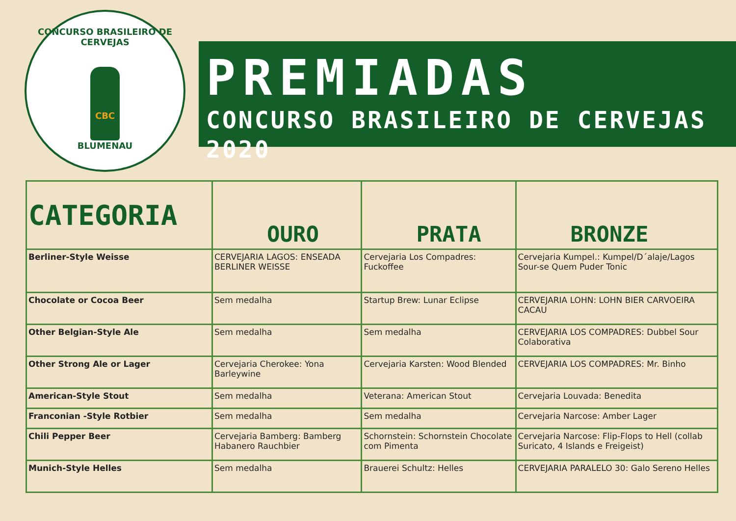CONCURSO BRASILEIRO DE CERVEJAS
CBC
BLUMENAU
PREMIADAS
CONCURSO BRASILEIRO DE CERVEJAS 2020
| CATEGORIA | OURO | PRATA | BRONZE |
| --- | --- | --- | --- |
| Berliner-Style Weisse | CERVEJARIA LAGOS: ENSEADA BERLINER WEISSE | Cervejaria Los Compadres: Fuckoffee | Cervejaria Kumpel.: Kumpel/D´alaje/Lagos Sour-se Quem Puder Tonic |
| Chocolate or Cocoa Beer | Sem medalha | Startup Brew: Lunar Eclipse | CERVEJARIA LOHN: LOHN BIER CARVOEIRA CACAU |
| Other Belgian-Style Ale | Sem medalha | Sem medalha | CERVEJARIA LOS COMPADRES: Dubbel Sour Colaborativa |
| Other Strong Ale or Lager | Cervejaria Cherokee: Yona Barleywine | Cervejaria Karsten: Wood Blended | CERVEJARIA LOS COMPADRES: Mr. Binho |
| American-Style Stout | Sem medalha | Veterana: American Stout | Cervejaria Louvada: Benedita |
| Franconian -Style Rotbier | Sem medalha | Sem medalha | Cervejaria Narcose: Amber Lager |
| Chili Pepper Beer | Cervejaria Bamberg: Bamberg Habanero Rauchbier | Schornstein: Schornstein Chocolate com Pimenta | Cervejaria Narcose: Flip-Flops to Hell (collab Suricato, 4 Islands e Freigeist) |
| Munich-Style Helles | Sem medalha | Brauerei Schultz: Helles | CERVEJARIA PARALELO 30: Galo Sereno Helles |